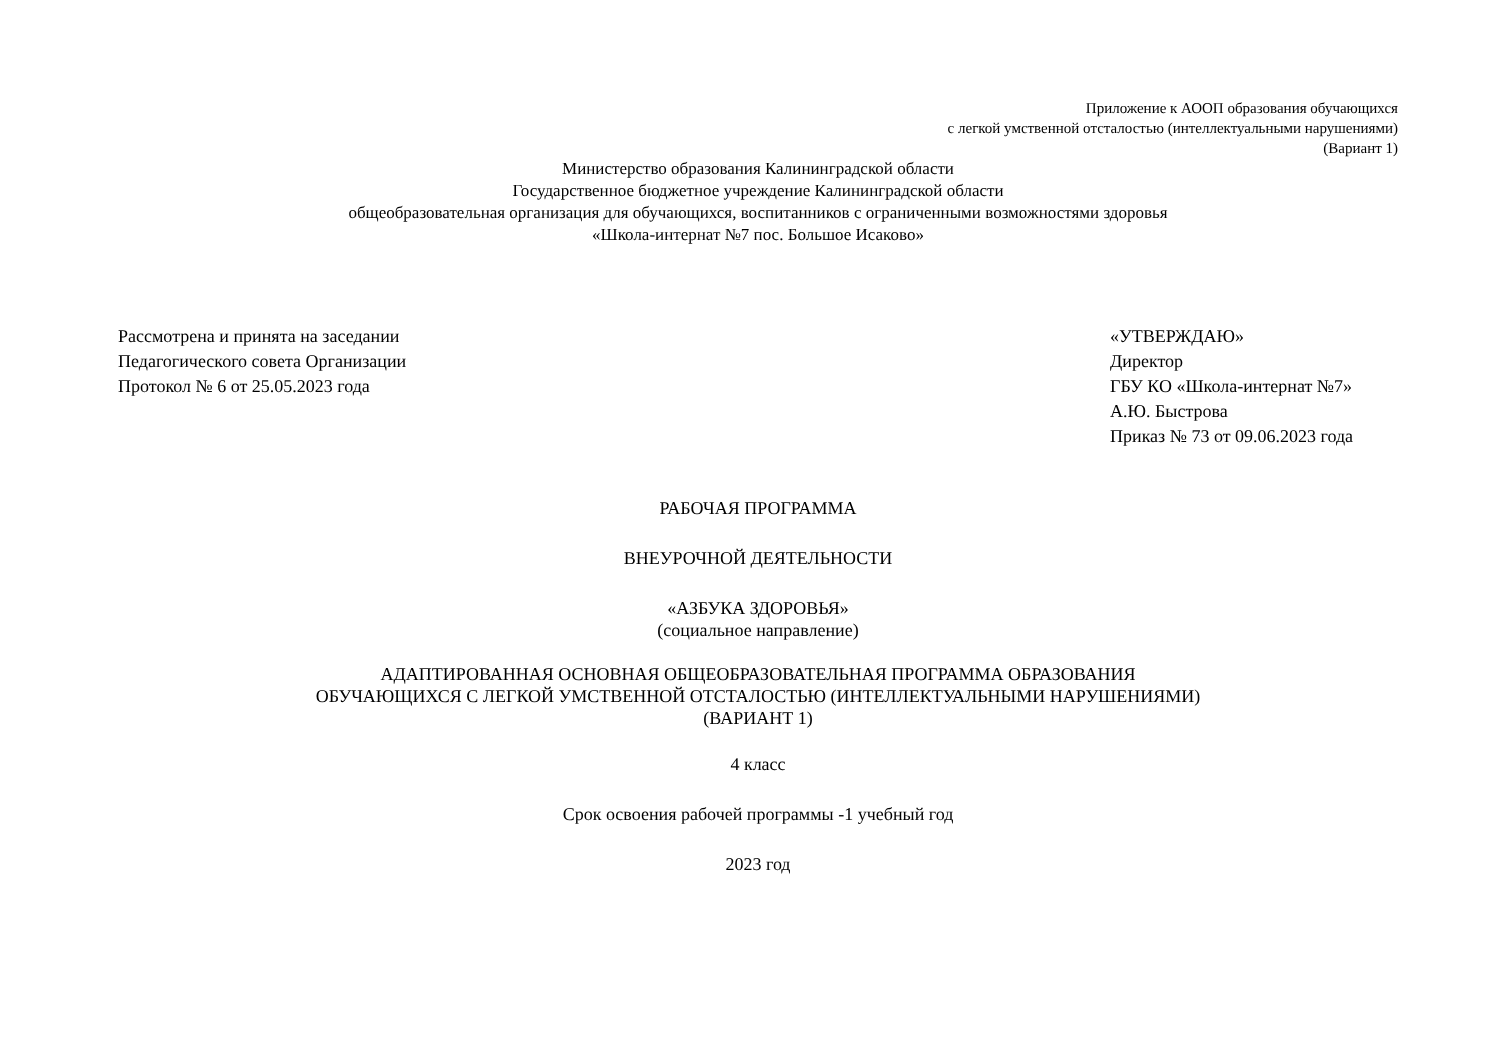Приложение к АООП образования обучающихся
с легкой умственной отсталостью (интеллектуальными нарушениями)
(Вариант 1)
Министерство образования Калининградской области
Государственное бюджетное учреждение Калининградской области
общеобразовательная организация для обучающихся, воспитанников с ограниченными возможностями здоровья
«Школа-интернат №7 пос. Большое Исаково»
Рассмотрена и принята на заседании
Педагогического совета Организации
Протокол № 6 от 25.05.2023 года
«УТВЕРЖДАЮ»
Директор
ГБУ КО «Школа-интернат №7»
А.Ю. Быстрова
Приказ № 73 от 09.06.2023 года
РАБОЧАЯ ПРОГРАММА
ВНЕУРОЧНОЙ ДЕЯТЕЛЬНОСТИ
«АЗБУКА ЗДОРОВЬЯ»
(социальное направление)
АДАПТИРОВАННАЯ ОСНОВНАЯ ОБЩЕОБРАЗОВАТЕЛЬНАЯ ПРОГРАММА ОБРАЗОВАНИЯ
ОБУЧАЮЩИХСЯ С ЛЕГКОЙ УМСТВЕННОЙ ОТСТАЛОСТЬЮ (ИНТЕЛЛЕКТУАЛЬНЫМИ НАРУШЕНИЯМИ)
(ВАРИАНТ 1)
4 класс
Срок освоения рабочей программы -1 учебный год
2023 год